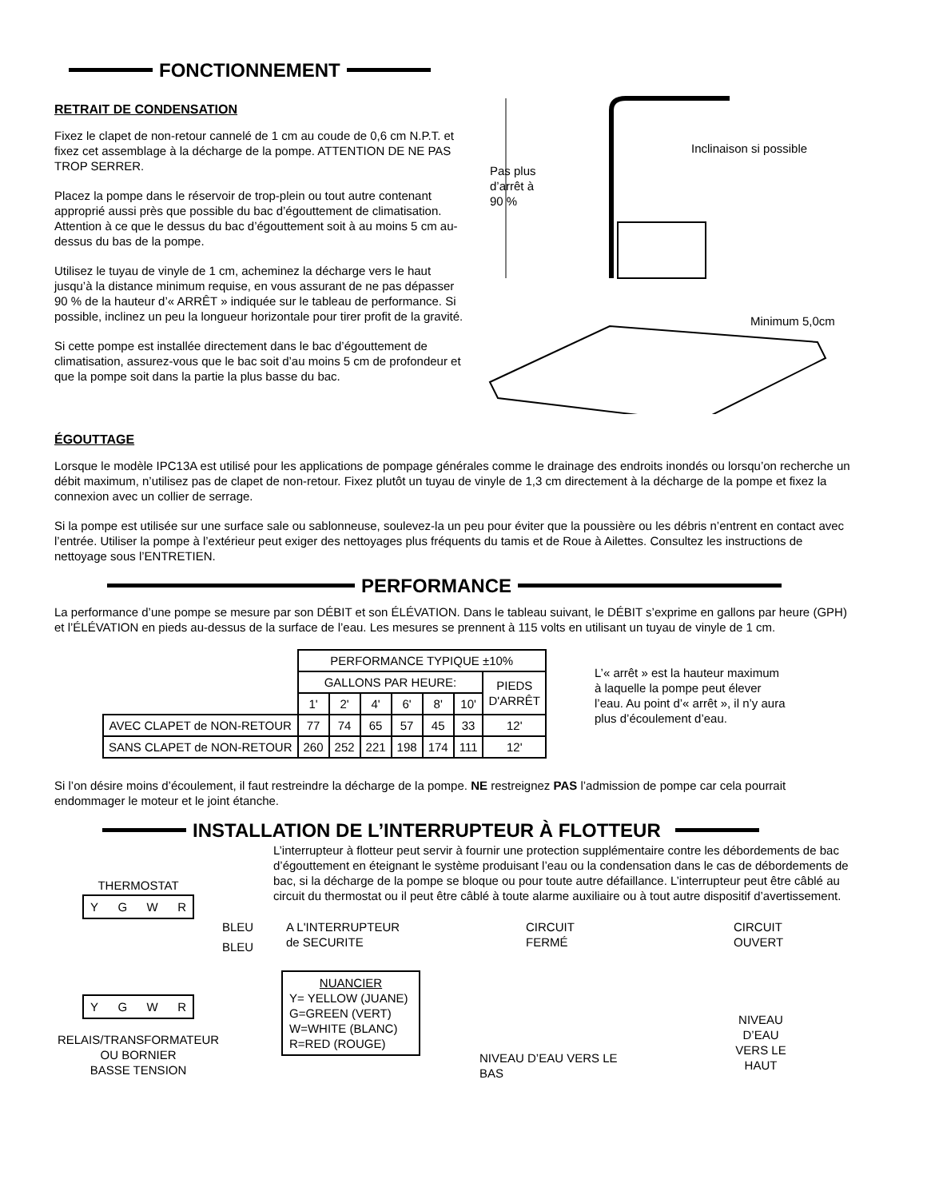FONCTIONNEMENT
RETRAIT DE CONDENSATION
Fixez le clapet de non-retour cannelé de 1 cm au coude de 0,6 cm N.P.T. et fixez cet assemblage à la décharge de la pompe. ATTENTION DE NE PAS TROP SERRER.
Placez la pompe dans le réservoir de trop-plein ou tout autre contenant approprié aussi près que possible du bac d’égouttement de climatisation. Attention à ce que le dessus du bac d’égouttement soit à au moins 5 cm au-dessus du bas de la pompe.
Utilisez le tuyau de vinyle de 1 cm, acheminez la décharge vers le haut jusqu’à la distance minimum requise, en vous assurant de ne pas dépasser 90 % de la hauteur d’« ARRÊT » indiquée sur le tableau de performance. Si possible, inclinez un peu la longueur horizontale pour tirer profit de la gravité.
Si cette pompe est installée directement dans le bac d’égouttement de climatisation, assurez-vous que le bac soit d’au moins 5 cm de profondeur et que la pompe soit dans la partie la plus basse du bac.
Inclinaison si possible
Pas plus
d’arrêt à
90 %
Minimum 5,0cm
ÉGOUTTAGE
Lorsque le modèle IPC13A est utilisé pour les applications de pompage générales comme le drainage des endroits inondés ou lorsqu’on recherche un débit maximum, n’utilisez pas de clapet de non-retour. Fixez plutôt un tuyau de vinyle de 1,3 cm directement à la décharge de la pompe et fixez la connexion avec un collier de serrage.
Si la pompe est utilisée sur une surface sale ou sablonneuse, soulevez-la un peu pour éviter que la poussière ou les débris n’entrent en contact avec l’entrée. Utiliser la pompe à l’extérieur peut exiger des nettoyages plus fréquents du tamis et de Roue à Ailettes. Consultez les instructions de nettoyage sous l’ENTRETIEN.
PERFORMANCE
La performance d’une pompe se mesure par son DÉBIT et son ÉLÉVATION. Dans le tableau suivant, le DÉBIT s’exprime en gallons par heure (GPH) et l’ÉLÉVATION en pieds au-dessus de la surface de l’eau. Les mesures se prennent à 115 volts en utilisant un tuyau de vinyle de 1 cm.
| | PERFORMANCE TYPIQUE ±10% | | | | | | |
| | GALLONS PAR HEURE: | | | | | | PIEDS D'ARRÊT |
| | 1' | 2' | 4' | 6' | 8' | 10' | |
| AVEC CLAPET de NON-RETOUR | 77 | 74 | 65 | 57 | 45 | 33 | 12' |
| SANS CLAPET de NON-RETOUR | 260 | 252 | 221 | 198 | 174 | 111 | 12' |
L’« arrêt » est la hauteur maximum à laquelle la pompe peut élever l’eau. Au point d’« arrêt », il n’y aura plus d’écoulement d’eau.
Si l’on désire moins d’écoulement, il faut restreindre la décharge de la pompe. NE restreignez PAS l’admission de pompe car cela pourrait endommager le moteur et le joint étanche.
INSTALLATION DE L’INTERRUPTEUR À FLOTTEUR
THERMOSTAT
Y G W R
Y G W R
RELAIS/TRANSFORMATEUR
OU BORNIER
BASSE TENSION
L’interrupteur à flotteur peut servir à fournir une protection supplémentaire contre les débordements de bac d’égouttement en éteignant le système produisant l’eau ou la condensation dans le cas de débordements de bac, si la décharge de la pompe se bloque ou pour toute autre défaillance. L’interrupteur peut être câblé au circuit du thermostat ou il peut être câblé à toute alarme auxiliaire ou à tout autre dispositif d’avertissement.
BLEU
BLEU
A L'INTERRUPTEUR
de SECURITE
NUANCIER
Y= YELLOW (JUANE)
G=GREEN (VERT)
W=WHITE (BLANC)
R=RED (ROUGE)
CIRCUIT
FERMÉ
NIVEAU D’EAU VERS LE BAS
CIRCUIT OUVERT
NIVEAU D’EAU
VERS LE HAUT